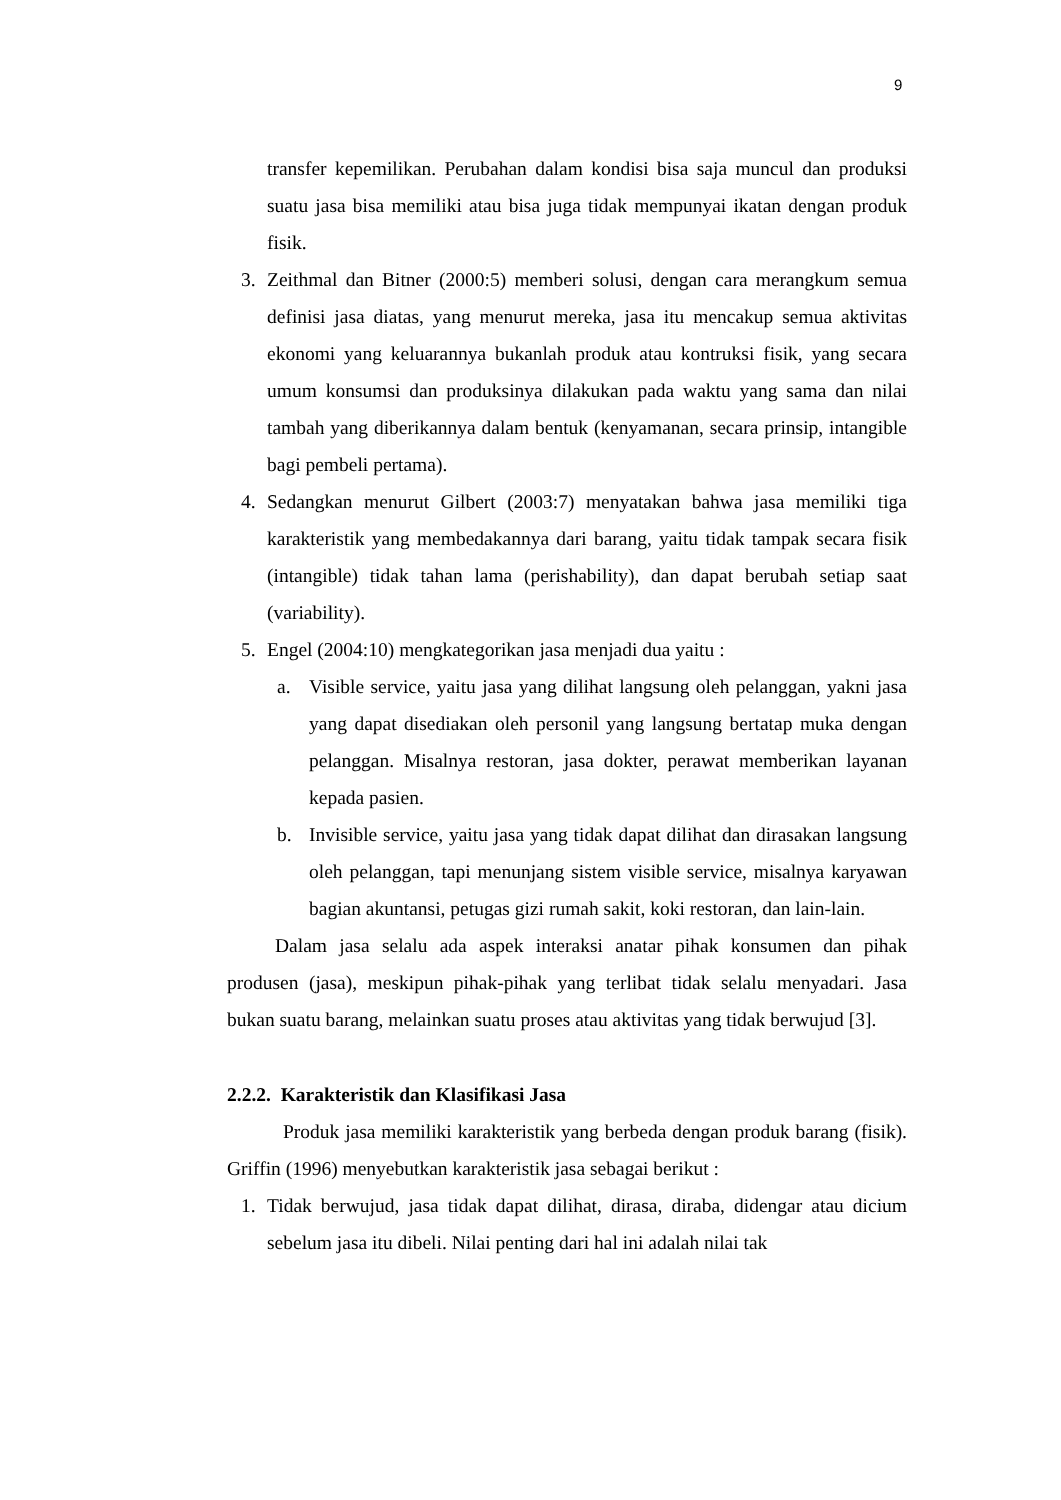9
transfer kepemilikan. Perubahan dalam kondisi bisa saja muncul dan produksi suatu jasa bisa memiliki atau bisa juga tidak mempunyai ikatan dengan produk fisik.
3. Zeithmal dan Bitner (2000:5) memberi solusi, dengan cara merangkum semua definisi jasa diatas, yang menurut mereka, jasa itu mencakup semua aktivitas ekonomi yang keluarannya bukanlah produk atau kontruksi fisik, yang secara umum konsumsi dan produksinya dilakukan pada waktu yang sama dan nilai tambah yang diberikannya dalam bentuk (kenyamanan, secara prinsip, intangible bagi pembeli pertama).
4. Sedangkan menurut Gilbert (2003:7) menyatakan bahwa jasa memiliki tiga karakteristik yang membedakannya dari barang, yaitu tidak tampak secara fisik (intangible) tidak tahan lama (perishability), dan dapat berubah setiap saat (variability).
5. Engel (2004:10) mengkategorikan jasa menjadi dua yaitu :
a. Visible service, yaitu jasa yang dilihat langsung oleh pelanggan, yakni jasa yang dapat disediakan oleh personil yang langsung bertatap muka dengan pelanggan. Misalnya restoran, jasa dokter, perawat memberikan layanan kepada pasien.
b. Invisible service, yaitu jasa yang tidak dapat dilihat dan dirasakan langsung oleh pelanggan, tapi menunjang sistem visible service, misalnya karyawan bagian akuntansi, petugas gizi rumah sakit, koki restoran, dan lain-lain.
Dalam jasa selalu ada aspek interaksi anatar pihak konsumen dan pihak produsen (jasa), meskipun pihak-pihak yang terlibat tidak selalu menyadari. Jasa bukan suatu barang, melainkan suatu proses atau aktivitas yang tidak berwujud [3].
2.2.2. Karakteristik dan Klasifikasi Jasa
Produk jasa memiliki karakteristik yang berbeda dengan produk barang (fisik). Griffin (1996) menyebutkan karakteristik jasa sebagai berikut :
1. Tidak berwujud, jasa tidak dapat dilihat, dirasa, diraba, didengar atau dicium sebelum jasa itu dibeli. Nilai penting dari hal ini adalah nilai tak